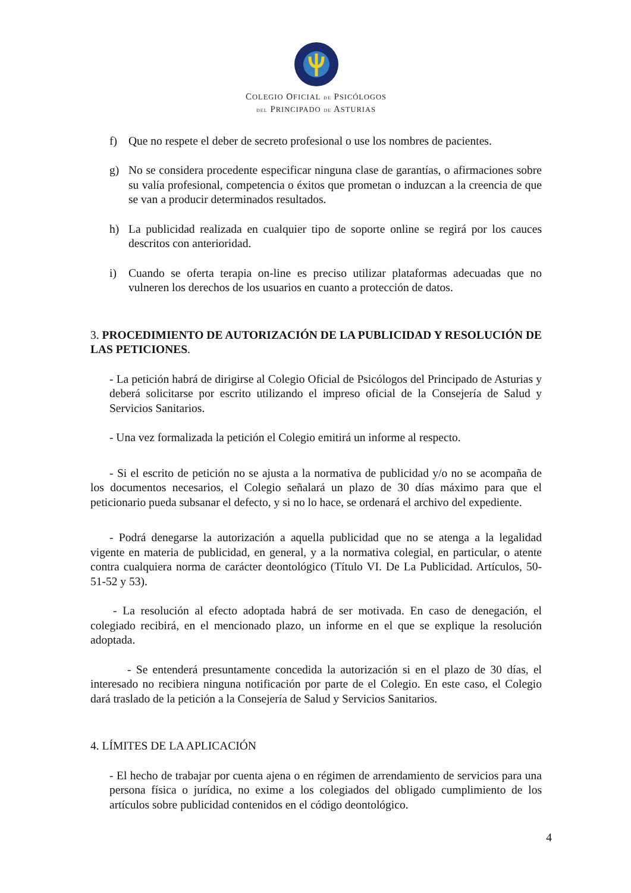COLEGIO OFICIAL DE PSICÓLOGOS
DEL PRINCIPADO DE ASTURIAS
f) Que no respete el deber de secreto profesional o use los nombres de pacientes.
g) No se considera procedente especificar ninguna clase de garantías, o afirmaciones sobre su valía profesional, competencia o éxitos que prometan o induzcan a la creencia de que se van a producir determinados resultados.
h) La publicidad realizada en cualquier tipo de soporte online se regirá por los cauces descritos con anterioridad.
i) Cuando se oferta terapia on-line es preciso utilizar plataformas adecuadas que no vulneren los derechos de los usuarios en cuanto a protección de datos.
3. PROCEDIMIENTO DE AUTORIZACIÓN DE LA PUBLICIDAD Y RESOLUCIÓN DE LAS PETICIONES.
- La petición habrá de dirigirse al Colegio Oficial de Psicólogos del Principado de Asturias y deberá solicitarse por escrito utilizando el impreso oficial de la Consejería de Salud y Servicios Sanitarios.
- Una vez formalizada la petición el Colegio emitirá un informe al respecto.
- Si el escrito de petición no se ajusta a la normativa de publicidad y/o no se acompaña de los documentos necesarios, el Colegio señalará un plazo de 30 días máximo para que el peticionario pueda subsanar el defecto, y si no lo hace, se ordenará el archivo del expediente.
- Podrá denegarse la autorización a aquella publicidad que no se atenga a la legalidad vigente en materia de publicidad, en general, y a la normativa colegial, en particular, o atente contra cualquiera norma de carácter deontológico (Título VI. De La Publicidad. Artículos, 50-51-52 y 53).
- La resolución al efecto adoptada habrá de ser motivada. En caso de denegación, el colegiado recibirá, en el mencionado plazo, un informe en el que se explique la resolución adoptada.
- Se entenderá presuntamente concedida la autorización si en el plazo de 30 días, el interesado no recibiera ninguna notificación por parte de el Colegio. En este caso, el Colegio dará traslado de la petición a la Consejería de Salud y Servicios Sanitarios.
4. LÍMITES DE LA APLICACIÓN
- El hecho de trabajar por cuenta ajena o en régimen de arrendamiento de servicios para una persona física o jurídica, no exime a los colegiados del obligado cumplimiento de los artículos sobre publicidad contenidos en el código deontológico.
4